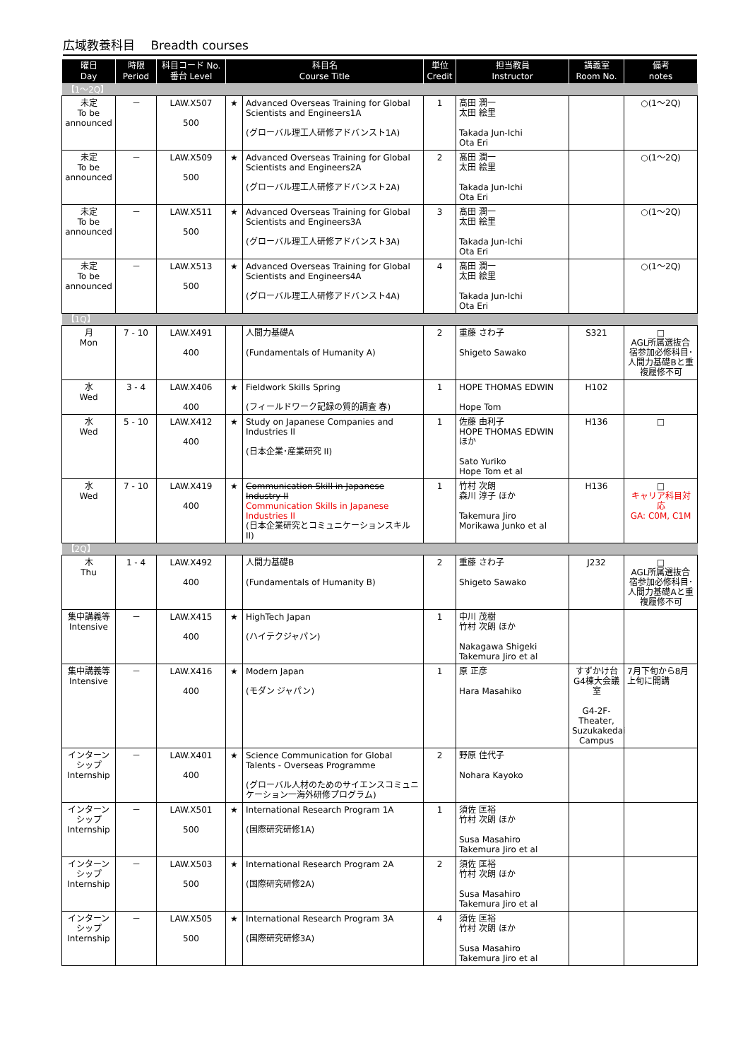広域教養科目　 Breadth courses
| 曜日 Day | 時限 Period | 科目コード No. 番台 Level | 科目名 Course Title | | 単位 Credit | 担当教員 Instructor | 講義室 Room No. | 備考 notes |
| --- | --- | --- | --- | --- | --- | --- | --- | --- |
| 【1～2Q】 | | | | | | | | |
| 未定 To be announced | － | LAW.X507 500 | ★ | Advanced Overseas Training for Global Scientists and Engineers1A (グローバル理工人研修アドバンスト1A) | 1 | 髙田 潤一 太田 絵里 Takada Jun-Ichi Ota Eri | | ○(1～2Q) |
| 未定 To be announced | － | LAW.X509 500 | ★ | Advanced Overseas Training for Global Scientists and Engineers2A (グローバル理工人研修アドバンスト2A) | 2 | 髙田 潤一 太田 絵里 Takada Jun-Ichi Ota Eri | | ○(1～2Q) |
| 未定 To be announced | － | LAW.X511 500 | ★ | Advanced Overseas Training for Global Scientists and Engineers3A (グローバル理工人研修アドバンスト3A) | 3 | 髙田 潤一 太田 絵里 Takada Jun-Ichi Ota Eri | | ○(1～2Q) |
| 未定 To be announced | － | LAW.X513 500 | ★ | Advanced Overseas Training for Global Scientists and Engineers4A (グローバル理工人研修アドバンスト4A) | 4 | 髙田 潤一 太田 絵里 Takada Jun-Ichi Ota Eri | | ○(1～2Q) |
| 【1Q】 | | | | | | | | |
| 月 Mon | 7 - 10 | LAW.X491 400 | | 人間力基礎A (Fundamentals of Humanity A) | 2 | 重藤 さわ子 Shigeto Sawako | S321 | □ AGL所属選抜合宿参加必修科目･人間力基礎Bと重複履修不可 |
| 水 Wed | 3 - 4 | LAW.X406 400 | ★ | Fieldwork Skills Spring (フィールドワーク記録の質的調査 春) | 1 | HOPE THOMAS EDWIN Hope Tom | H102 | |
| 水 Wed | 5 - 10 | LAW.X412 400 | ★ | Study on Japanese Companies and Industries II (日本企業･産業研究 II) | 1 | 佐藤 由利子 HOPE THOMAS EDWIN ほか Sato Yuriko Hope Tom et al | H136 | □ |
| 水 Wed | 7 - 10 | LAW.X419 400 | ★ | Communication Skill in Japanese Industry II Communication Skills in Japanese Industries II (日本企業研究とコミュニケーションスキル II) | 1 | 竹村 次朗 森川 淳子 ほか Takemura Jiro Morikawa Junko et al | H136 | □ キャリア科目対応 GA: C0M, C1M |
| 【2Q】 | | | | | | | | |
| 木 Thu | 1 - 4 | LAW.X492 400 | | 人間力基礎B (Fundamentals of Humanity B) | 2 | 重藤 さわ子 Shigeto Sawako | J232 | □ AGL所属選抜合宿参加必修科目･人間力基礎Aと重複履修不可 |
| 集中講義等 Intensive | － | LAW.X415 400 | ★ | HighTech Japan (ハイテクジャパン) | 1 | 中川 茂樹 竹村 次朗 ほか Nakagawa Shigeki Takemura Jiro et al | | |
| 集中講義等 Intensive | － | LAW.X416 400 | ★ | Modern Japan (モダン ジャパン) | 1 | 原 正彦 Hara Masahiko | すずかけ台G4棟大会議室 G4-2F-Theater, Suzukakedai Campus | 7月下旬から8月上旬に開講 |
| インターンシップ Internship | － | LAW.X401 400 | ★ | Science Communication for Global Talents - Overseas Programme (グローバル人材のためのサイエンスコミュニケーション一海外研修プログラム) | 2 | 野原 佳代子 Nohara Kayoko | | |
| インターンシップ Internship | － | LAW.X501 500 | ★ | International Research Program 1A (国際研究研修1A) | 1 | 須佐 匡裕 竹村 次朗 ほか Susa Masahiro Takemura Jiro et al | | |
| インターンシップ Internship | － | LAW.X503 500 | ★ | International Research Program 2A (国際研究研修2A) | 2 | 須佐 匡裕 竹村 次朗 ほか Susa Masahiro Takemura Jiro et al | | |
| インターンシップ Internship | － | LAW.X505 500 | ★ | International Research Program 3A (国際研究研修3A) | 4 | 須佐 匡裕 竹村 次朗 ほか Susa Masahiro Takemura Jiro et al | | |